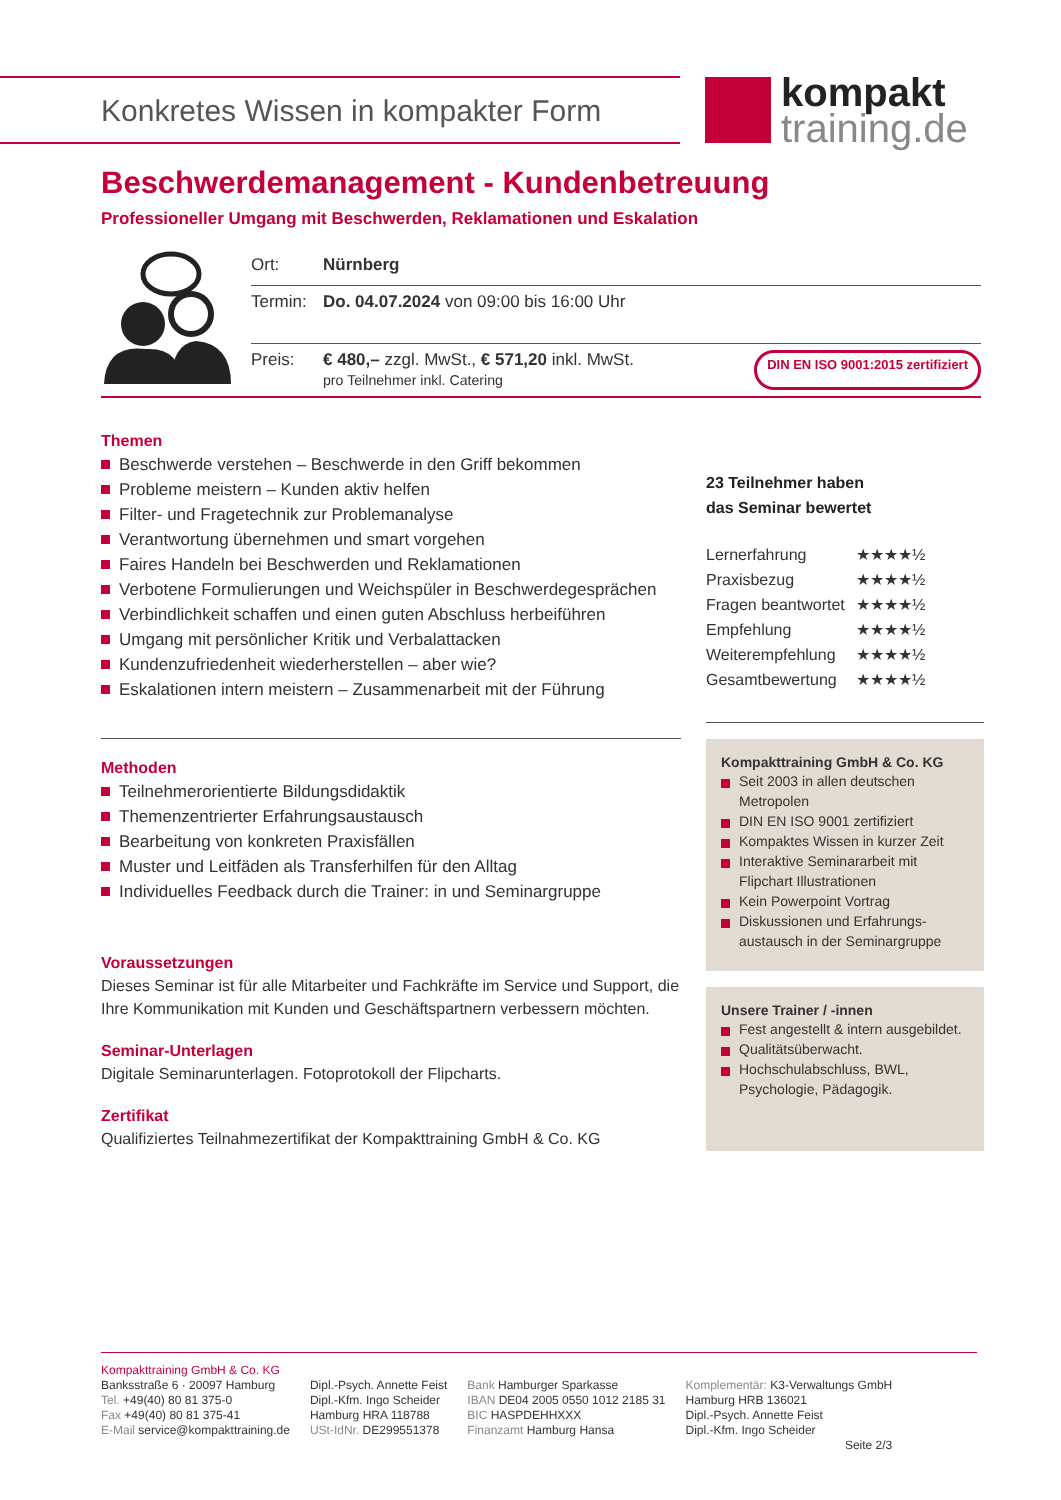Konkretes Wissen in kompakter Form
kompakt
training.de
Beschwerdemanagement - Kundenbetreuung
Professioneller Umgang mit Beschwerden, Reklamationen und Eskalation
Ort: Nürnberg
Termin: Do. 04.07.2024 von 09:00 bis 16:00 Uhr
Preis: € 480,– zzgl. MwSt., € 571,20 inkl. MwSt.
pro Teilnehmer inkl. Catering DIN EN ISO 9001:2015 zertifiziert
Themen
Beschwerde verstehen – Beschwerde in den Griff bekommen
Probleme meistern – Kunden aktiv helfen
Filter- und Fragetechnik zur Problemanalyse
Verantwortung übernehmen und smart vorgehen
Faires Handeln bei Beschwerden und Reklamationen
Verbotene Formulierungen und Weichspüler in Beschwerdegesprächen
Verbindlichkeit schaffen und einen guten Abschluss herbeiführen
Umgang mit persönlicher Kritik und Verbalattacken
Kundenzufriedenheit wiederherstellen – aber wie?
Eskalationen intern meistern – Zusammenarbeit mit der Führung
Methoden
Teilnehmerorientierte Bildungsdidaktik
Themenzentrierter Erfahrungsaustausch
Bearbeitung von konkreten Praxisfällen
Muster und Leitfäden als Transferhilfen für den Alltag
Individuelles Feedback durch die Trainer: in und Seminargruppe
Voraussetzungen
Dieses Seminar ist für alle Mitarbeiter und Fachkräfte im Service und Support, die Ihre Kommunikation mit Kunden und Geschäftspartnern verbessern möchten.
Seminar-Unterlagen
Digitale Seminarunterlagen. Fotoprotokoll der Flipcharts.
Zertifikat
Qualifiziertes Teilnahmezertifikat der Kompakttraining GmbH & Co. KG
23 Teilnehmer haben
das Seminar bewertet
| Lernerfahrung | ★★★★½ |
| Praxisbezug | ★★★★½ |
| Fragen beantwortet | ★★★★½ |
| Empfehlung | ★★★★½ |
| Weiterempfehlung | ★★★★½ |
| Gesamtbewertung | ★★★★½ |
Kompakttraining GmbH & Co. KG
Seit 2003 in allen deutschen Metropolen
DIN EN ISO 9001 zertifiziert
Kompaktes Wissen in kurzer Zeit
Interaktive Seminararbeit mit Flipchart Illustrationen
Kein Powerpoint Vortrag
Diskussionen und Erfahrungs-austausch in der Seminargruppe
Unsere Trainer / -innen
Fest angestellt & intern ausgebildet.
Qualitätsüberwacht.
Hochschulabschluss, BWL, Psychologie, Pädagogik.
Kompakttraining GmbH & Co. KG
Banksstraße 6 · 20097 Hamburg
Tel. +49(40) 80 81 375-0
Fax +49(40) 80 81 375-41
E-Mail service@kompakttraining.de
Dipl.-Psych. Annette Feist
Dipl.-Kfm. Ingo Scheider
Hamburg HRA 118788
USt-IdNr. DE299551378
Bank Hamburger Sparkasse
IBAN DE04 2005 0550 1012 2185 31
BIC HASPDEHHXXX
Finanzamt Hamburg Hansa
Komplementär: K3-Verwaltungs GmbH
Hamburg HRB 136021
Dipl.-Psych. Annette Feist
Dipl.-Kfm. Ingo Scheider
Seite 2/3